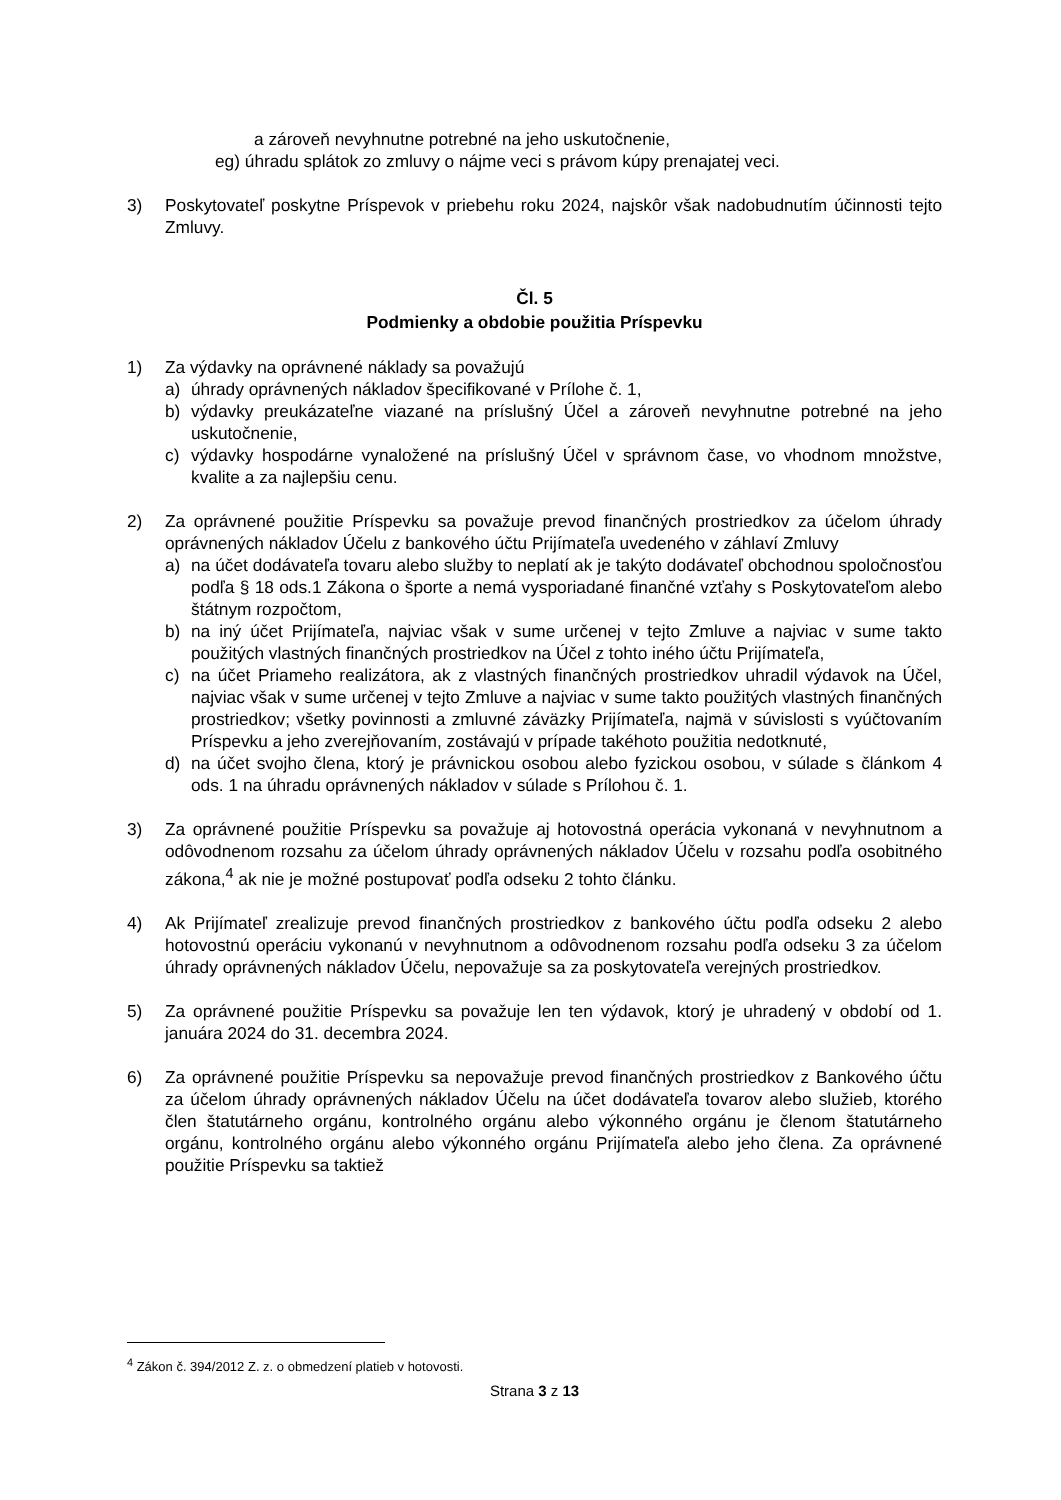a zároveň nevyhnutne potrebné na jeho uskutočnenie,
eg) úhradu splátok zo zmluvy o nájme veci s právom kúpy prenajatej veci.
3) Poskytovateľ poskytne Príspevok v priebehu roku 2024, najskôr však nadobudnutím účinnosti tejto Zmluvy.
Čl. 5
Podmienky a obdobie použitia Príspevku
1) Za výdavky na oprávnené náklady sa považujú
a) úhrady oprávnených nákladov špecifikované v Prílohe č. 1,
b) výdavky preukázateľne viazané na príslušný Účel a zároveň nevyhnutne potrebné na jeho uskutočnenie,
c) výdavky hospodárne vynaložené na príslušný Účel v správnom čase, vo vhodnom množstve, kvalite a za najlepšiu cenu.
2) Za oprávnené použitie Príspevku sa považuje prevod finančných prostriedkov za účelom úhrady oprávnených nákladov Účelu z bankového účtu Prijímateľa uvedeného v záhlaví Zmluvy
a) na účet dodávateľa tovaru alebo služby to neplatí ak je takýto dodávateľ obchodnou spoločnosťou podľa § 18 ods.1 Zákona o športe a nemá vysporiadané finančné vzťahy s Poskytovateľom alebo štátnym rozpočtom,
b) na iný účet Prijímateľa, najviac však v sume určenej v tejto Zmluve a najviac v sume takto použitých vlastných finančných prostriedkov na Účel z tohto iného účtu Prijímateľa,
c) na účet Priameho realizátora, ak z vlastných finančných prostriedkov uhradil výdavok na Účel, najviac však v sume určenej v tejto Zmluve a najviac v sume takto použitých vlastných finančných prostriedkov; všetky povinnosti a zmluvné záväzky Prijímateľa, najmä v súvislosti s vyúčtovaním Príspevku a jeho zverejňovaním, zostávajú v prípade takéhoto použitia nedotknuté,
d) na účet svojho člena, ktorý je právnickou osobou alebo fyzickou osobou, v súlade s článkom 4 ods. 1 na úhradu oprávnených nákladov v súlade s Prílohou č. 1.
3) Za oprávnené použitie Príspevku sa považuje aj hotovostná operácia vykonaná v nevyhnutnom a odôvodnenom rozsahu za účelom úhrady oprávnených nákladov Účelu v rozsahu podľa osobitného zákona,<sup>4</sup> ak nie je možné postupovať podľa odseku 2 tohto článku.
4) Ak Prijímateľ zrealizuje prevod finančných prostriedkov z bankového účtu podľa odseku 2 alebo hotovostnú operáciu vykonanú v nevyhnutnom a odôvodnenom rozsahu podľa odseku 3 za účelom úhrady oprávnených nákladov Účelu, nepovažuje sa za poskytovateľa verejných prostriedkov.
5) Za oprávnené použitie Príspevku sa považuje len ten výdavok, ktorý je uhradený v období od 1. januára 2024 do 31. decembra 2024.
6) Za oprávnené použitie Príspevku sa nepovažuje prevod finančných prostriedkov z Bankového účtu za účelom úhrady oprávnených nákladov Účelu na účet dodávateľa tovarov alebo služieb, ktorého člen štatutárneho orgánu, kontrolného orgánu alebo výkonného orgánu je členom štatutárneho orgánu, kontrolného orgánu alebo výkonného orgánu Prijímateľa alebo jeho člena. Za oprávnené použitie Príspevku sa taktiež
<sup>4</sup> Zákon č. 394/2012 Z. z. o obmedzení platieb v hotovosti.
Strana 3 z 13